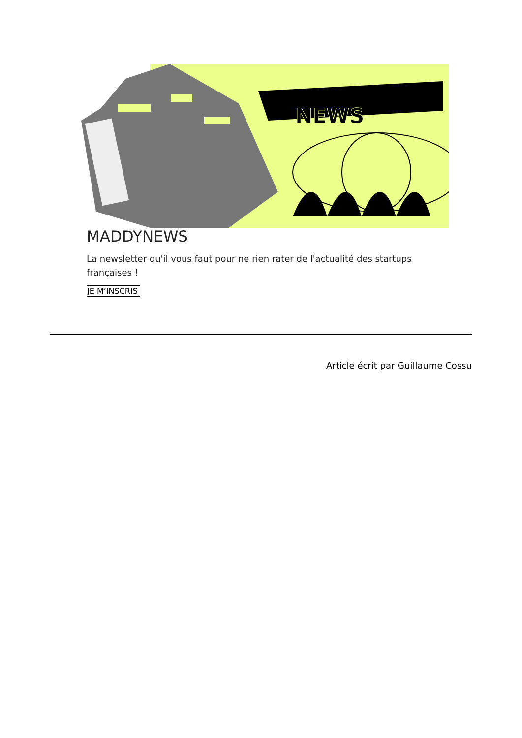NEWS
MADDYNEWS
La newsletter qu'il vous faut pour ne rien rater de l'actualité des startups françaises !
JE M’INSCRIS
Article écrit par Guillaume Cossu